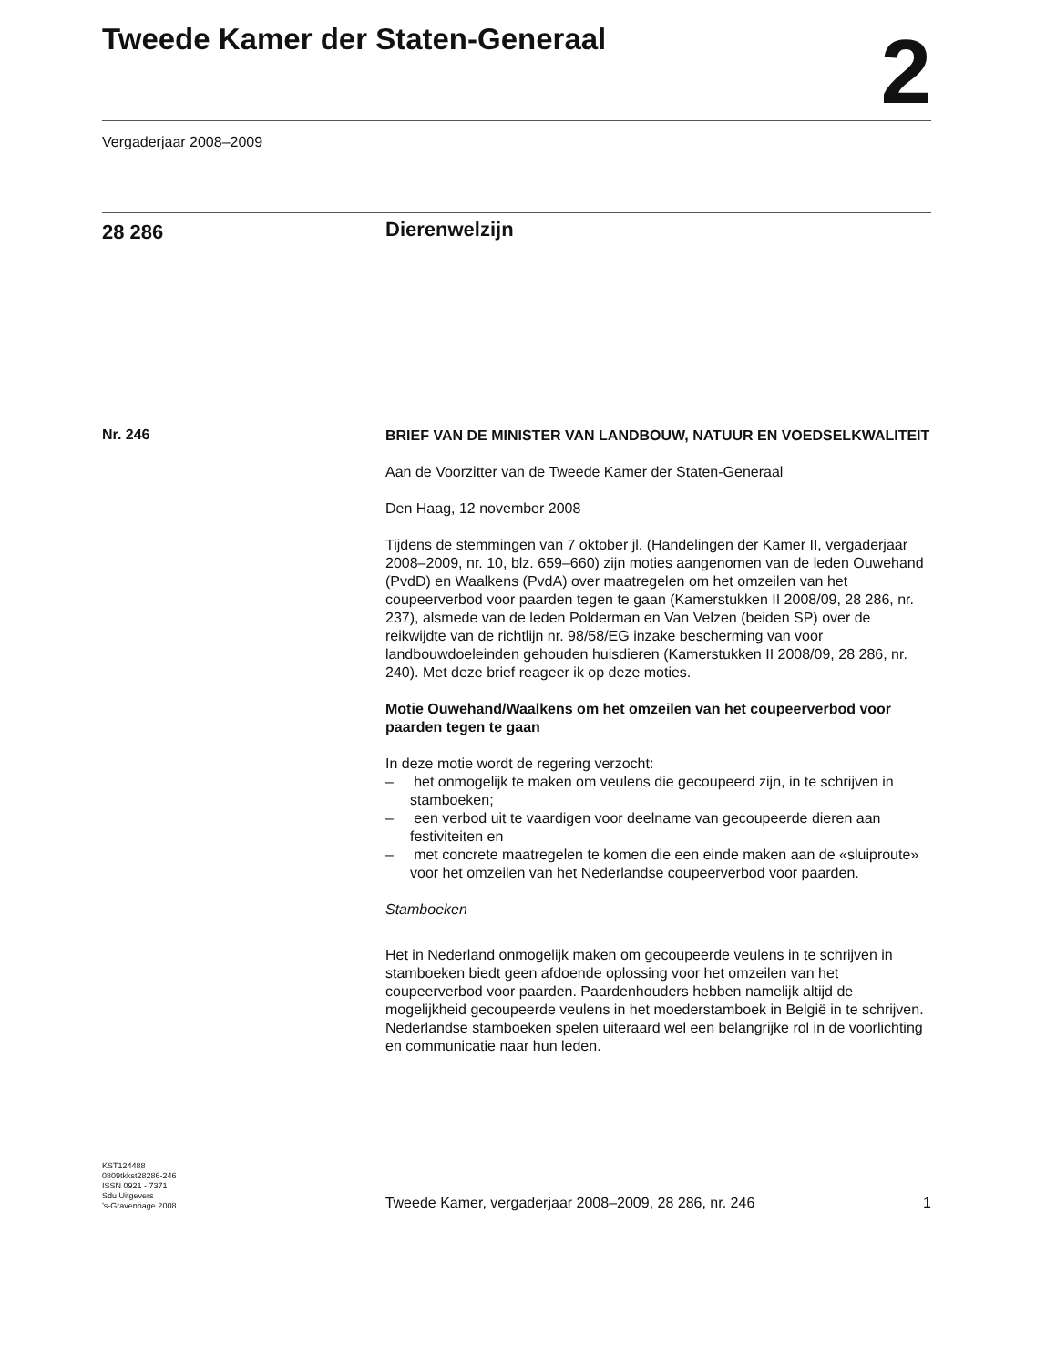Tweede Kamer der Staten-Generaal
2
Vergaderjaar 2008–2009
28 286
Dierenwelzijn
Nr. 246
BRIEF VAN DE MINISTER VAN LANDBOUW, NATUUR EN VOEDSELKWALITEIT
Aan de Voorzitter van de Tweede Kamer der Staten-Generaal
Den Haag, 12 november 2008
Tijdens de stemmingen van 7 oktober jl. (Handelingen der Kamer II, vergaderjaar 2008–2009, nr. 10, blz. 659–660) zijn moties aangenomen van de leden Ouwehand (PvdD) en Waalkens (PvdA) over maatregelen om het omzeilen van het coupeerverbod voor paarden tegen te gaan (Kamerstukken II 2008/09, 28 286, nr. 237), alsmede van de leden Polderman en Van Velzen (beiden SP) over de reikwijdte van de richtlijn nr. 98/58/EG inzake bescherming van voor landbouwdoeleinden gehouden huisdieren (Kamerstukken II 2008/09, 28 286, nr. 240). Met deze brief reageer ik op deze moties.
Motie Ouwehand/Waalkens om het omzeilen van het coupeerverbod voor paarden tegen te gaan
In deze motie wordt de regering verzocht:
– het onmogelijk te maken om veulens die gecoupeerd zijn, in te schrijven in stamboeken;
– een verbod uit te vaardigen voor deelname van gecoupeerde dieren aan festiviteiten en
– met concrete maatregelen te komen die een einde maken aan de «sluiproute» voor het omzeilen van het Nederlandse coupeerverbod voor paarden.
Stamboeken
Het in Nederland onmogelijk maken om gecoupeerde veulens in te schrijven in stamboeken biedt geen afdoende oplossing voor het omzeilen van het coupeerverbod voor paarden. Paardenhouders hebben namelijk altijd de mogelijkheid gecoupeerde veulens in het moederstamboek in België in te schrijven.
Nederlandse stamboeken spelen uiteraard wel een belangrijke rol in de voorlichting en communicatie naar hun leden.
KST124488
0809tkkst28286-246
ISSN 0921 - 7371
Sdu Uitgevers
’s-Gravenhage 2008
Tweede Kamer, vergaderjaar 2008–2009, 28 286, nr. 246 1